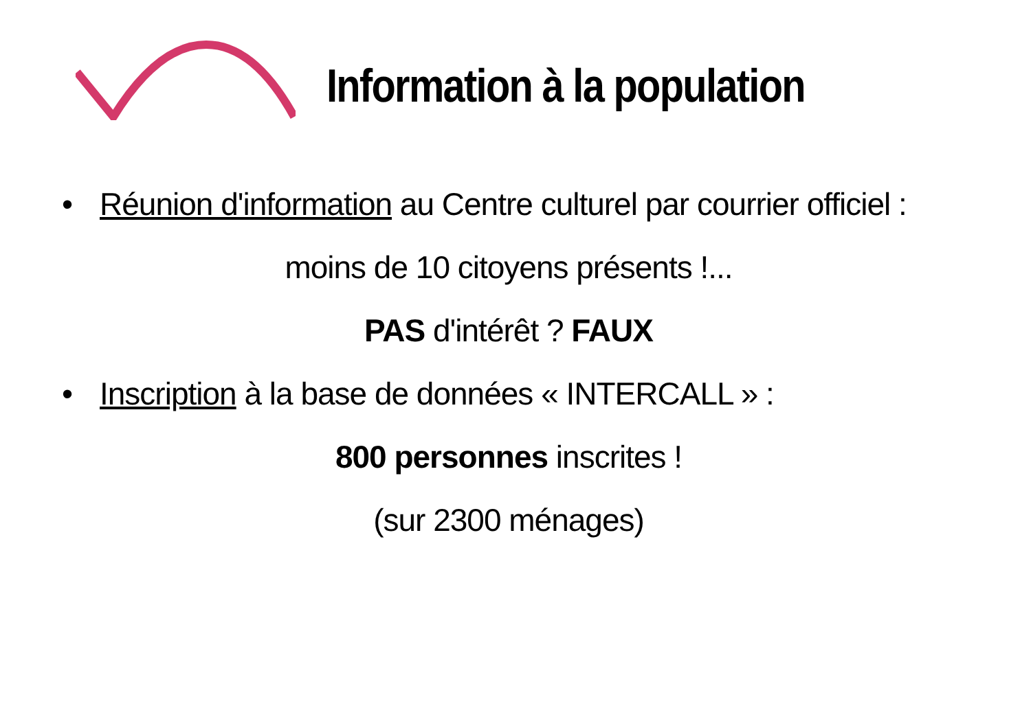Information à la population
• Réunion d'information au Centre culturel par courrier officiel :
moins de 10 citoyens présents !...
PAS d'intérêt ? FAUX
• Inscription à la base de données « INTERCALL » :
800 personnes inscrites !
(sur 2300 ménages)